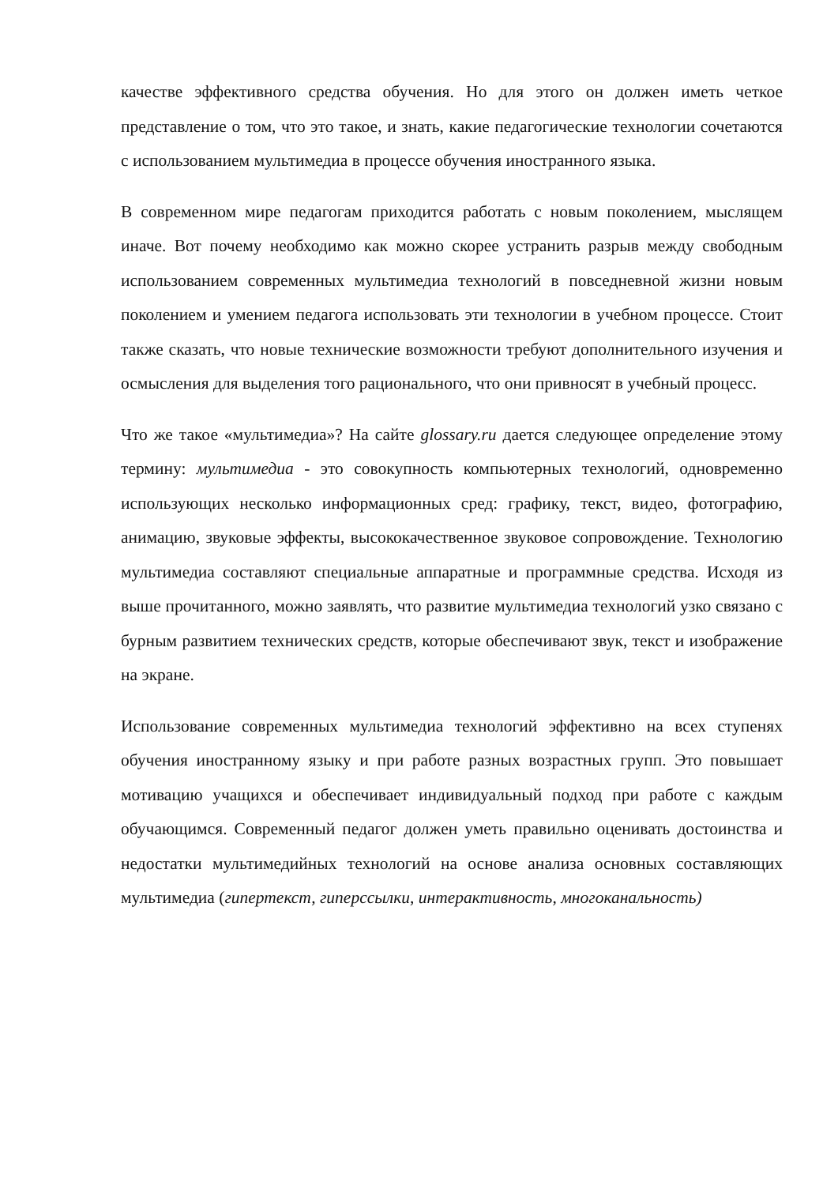качестве эффективного средства обучения. Но для этого он должен иметь четкое представление о том, что это такое, и знать, какие педагогические технологии сочетаются с использованием мультимедиа в процессе обучения иностранного языка.
В современном мире педагогам приходится работать с новым поколением, мыслящем иначе. Вот почему необходимо как можно скорее устранить разрыв между свободным использованием современных мультимедиа технологий в повседневной жизни новым поколением и умением педагога использовать эти технологии в учебном процессе. Стоит также сказать, что новые технические возможности требуют дополнительного изучения и осмысления для выделения того рационального, что они привносят в учебный процесс.
Что же такое «мультимедиа»? На сайте glossary.ru дается следующее определение этому термину: мультимедиа - это совокупность компьютерных технологий, одновременно использующих несколько информационных сред: графику, текст, видео, фотографию, анимацию, звуковые эффекты, высококачественное звуковое сопровождение. Технологию мультимедиа составляют специальные аппаратные и программные средства. Исходя из выше прочитанного, можно заявлять, что развитие мультимедиа технологий узко связано с бурным развитием технических средств, которые обеспечивают звук, текст и изображение на экране.
Использование современных мультимедиа технологий эффективно на всех ступенях обучения иностранному языку и при работе разных возрастных групп. Это повышает мотивацию учащихся и обеспечивает индивидуальный подход при работе с каждым обучающимся. Современный педагог должен уметь правильно оценивать достоинства и недостатки мультимедийных технологий на основе анализа основных составляющих мультимедиа (гипертекст, гиперссылки, интерактивность, многоканальность)